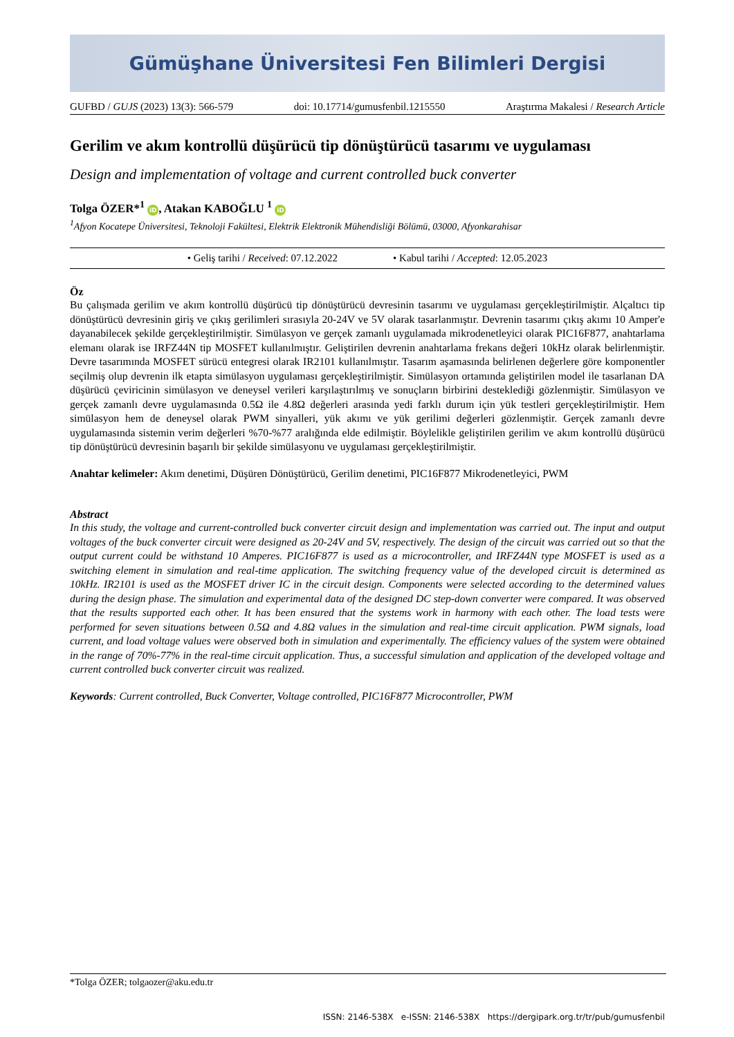Gümüşhane Üniversitesi Fen Bilimleri Dergisi
GUFBD / GUJS (2023) 13(3): 566-579 doi: 10.17714/gumusfenbil.1215550 Araştırma Makalesi / Research Article
Gerilim ve akım kontrollü düşürücü tip dönüştürücü tasarımı ve uygulaması
Design and implementation of voltage and current controlled buck converter
Tolga ÖZER*<sup>1</sup> iD, Atakan KABOĞLU <sup>1</sup> iD
<sup>1</sup> Afyon Kocatepe Üniversitesi, Teknoloji Fakültesi, Elektrik Elektronik Mühendisliği Bölümü, 03000, Afyonkarahisar
• Geliş tarihi / Received: 07.12.2022 • Kabul tarihi / Accepted: 12.05.2023
Öz
Bu çalışmada gerilim ve akım kontrollü düşürücü tip dönüştürücü devresinin tasarımı ve uygulaması gerçekleştirilmiştir. Alçaltıcı tip dönüştürücü devresinin giriş ve çıkış gerilimleri sırasıyla 20-24V ve 5V olarak tasarlanmıştır. Devrenin tasarımı çıkış akımı 10 Amper'e dayanabilecek şekilde gerçekleştirilmiştir. Simülasyon ve gerçek zamanlı uygulamada mikrodenetleyici olarak PIC16F877, anahtarlama elemanı olarak ise IRFZ44N tip MOSFET kullanılmıştır. Geliştirilen devrenin anahtarlama frekans değeri 10kHz olarak belirlenmiştir. Devre tasarımında MOSFET sürücü entegresi olarak IR2101 kullanılmıştır. Tasarım aşamasında belirlenen değerlere göre komponentler seçilmiş olup devrenin ilk etapta simülasyon uygulaması gerçekleştirilmiştir. Simülasyon ortamında geliştirilen model ile tasarlanan DA düşürücü çeviricinin simülasyon ve deneysel verileri karşılaştırılmış ve sonuçların birbirini desteklediği gözlenmiştir. Simülasyon ve gerçek zamanlı devre uygulamasında 0.5Ω ile 4.8Ω değerleri arasında yedi farklı durum için yük testleri gerçekleştirilmiştir. Hem simülasyon hem de deneysel olarak PWM sinyalleri, yük akımı ve yük gerilimi değerleri gözlenmiştir. Gerçek zamanlı devre uygulamasında sistemin verim değerleri %70-%77 aralığında elde edilmiştir. Böylelikle geliştirilen gerilim ve akım kontrollü düşürücü tip dönüştürücü devresinin başarılı bir şekilde simülasyonu ve uygulaması gerçekleştirilmiştir.
Anahtar kelimeler: Akım denetimi, Düşüren Dönüştürücü, Gerilim denetimi, PIC16F877 Mikrodenetleyici, PWM
Abstract
In this study, the voltage and current-controlled buck converter circuit design and implementation was carried out. The input and output voltages of the buck converter circuit were designed as 20-24V and 5V, respectively. The design of the circuit was carried out so that the output current could be withstand 10 Amperes. PIC16F877 is used as a microcontroller, and IRFZ44N type MOSFET is used as a switching element in simulation and real-time application. The switching frequency value of the developed circuit is determined as 10kHz. IR2101 is used as the MOSFET driver IC in the circuit design. Components were selected according to the determined values during the design phase. The simulation and experimental data of the designed DC step-down converter were compared. It was observed that the results supported each other. It has been ensured that the systems work in harmony with each other. The load tests were performed for seven situations between 0.5Ω and 4.8Ω values in the simulation and real-time circuit application. PWM signals, load current, and load voltage values were observed both in simulation and experimentally. The efficiency values of the system were obtained in the range of 70%-77% in the real-time circuit application. Thus, a successful simulation and application of the developed voltage and current controlled buck converter circuit was realized.
Keywords: Current controlled, Buck Converter, Voltage controlled, PIC16F877 Microcontroller, PWM
*Tolga ÖZER; tolgaozer@aku.edu.tr
ISSN: 2146-538X e-ISSN: 2146-538X https://dergipark.org.tr/tr/pub/gumusfenbil